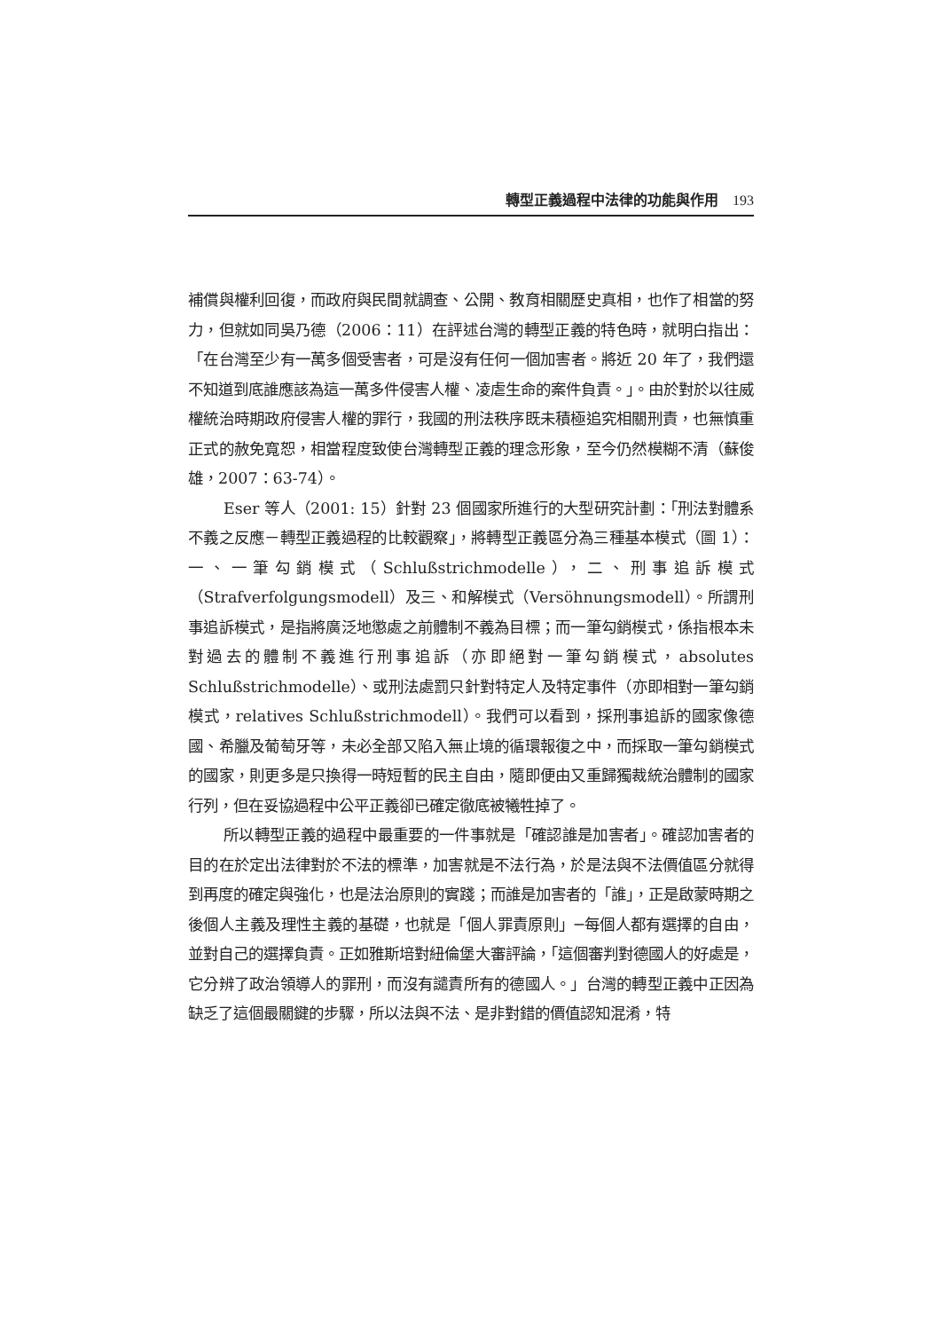轉型正義過程中法律的功能與作用 193
補償與權利回復，而政府與民間就調查、公開、教育相關歷史真相，也作了相當的努力，但就如同吳乃德（2006：11）在評述台灣的轉型正義的特色時，就明白指出：「在台灣至少有一萬多個受害者，可是沒有任何一個加害者。將近 20 年了，我們還不知道到底誰應該為這一萬多件侵害人權、凌虐生命的案件負責。」。由於對於以往威權統治時期政府侵害人權的罪行，我國的刑法秩序既未積極追究相關刑責，也無慎重正式的赦免寬恕，相當程度致使台灣轉型正義的理念形象，至今仍然模糊不清（蘇俊雄，2007：63-74）。
Eser 等人（2001: 15）針對 23 個國家所進行的大型研究計劃：「刑法對體系不義之反應－轉型正義過程的比較觀察」，將轉型正義區分為三種基本模式（圖 1）：一、一筆勾銷模式（Schlußstrichmodelle），二、刑事追訴模式（Strafverfolgungsmodell）及三、和解模式（Versöhnungsmodell）。所謂刑事追訴模式，是指將廣泛地懲處之前體制不義為目標；而一筆勾銷模式，係指根本未對過去的體制不義進行刑事追訴（亦即絕對一筆勾銷模式，absolutes Schlußstrichmodelle）、或刑法處罰只針對特定人及特定事件（亦即相對一筆勾銷模式，relatives Schlußstrichmodell）。我們可以看到，採刑事追訴的國家像德國、希臘及葡萄牙等，未必全部又陷入無止境的循環報復之中，而採取一筆勾銷模式的國家，則更多是只換得一時短暫的民主自由，隨即便由又重歸獨裁統治體制的國家行列，但在妥協過程中公平正義卻已確定徹底被犧牲掉了。
所以轉型正義的過程中最重要的一件事就是「確認誰是加害者」。確認加害者的目的在於定出法律對於不法的標準，加害就是不法行為，於是法與不法價值區分就得到再度的確定與強化，也是法治原則的實踐；而誰是加害者的「誰」，正是啟蒙時期之後個人主義及理性主義的基礎，也就是「個人罪責原則」─每個人都有選擇的自由，並對自己的選擇負責。正如雅斯培對紐倫堡大審評論，「這個審判對德國人的好處是，它分辨了政治領導人的罪刑，而沒有譴責所有的德國人。」台灣的轉型正義中正因為缺乏了這個最關鍵的步驟，所以法與不法、是非對錯的價值認知混淆，特